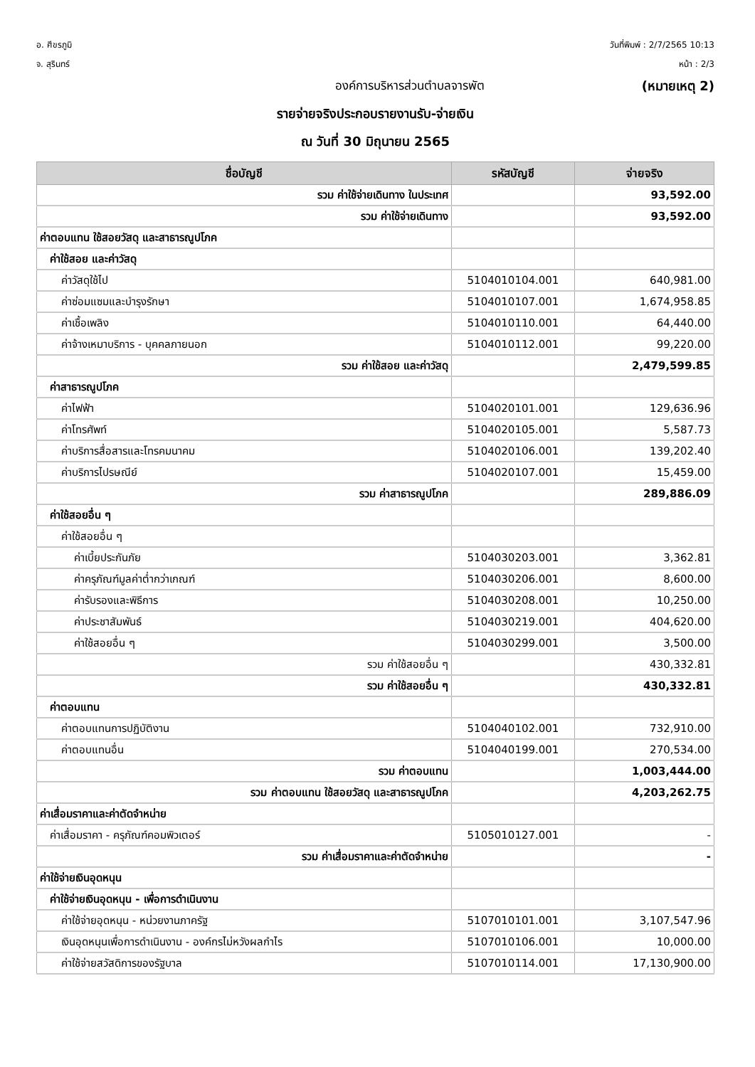อ. ศีขรภูมิ
จ. สุรินทร์
วันที่พิมพ์ : 2/7/2565 10:13
หน้า : 2/3
องค์การบริหารส่วนตำบลจารพัต (หมายเหตุ 2)
รายจ่ายจริงประกอบรายงานรับ-จ่ายเงิน
ณ วันที่ 30 มิถุนายน 2565
| ชื่อบัญชี | รหัสบัญชี | จ่ายจริง |
| --- | --- | --- |
| รวม ค่าใช้จ่ายเดินทาง ในประเทศ | | 93,592.00 |
| รวม ค่าใช้จ่ายเดินทาง | | 93,592.00 |
| ค่าตอบแทน ใช้สอยวัสดุ และสาธารณูปโภค | | |
| ค่าใช้สอย และค่าวัสดุ | | |
| ค่าวัสดุใช้ไป | 5104010104.001 | 640,981.00 |
| ค่าซ่อมแซมและบำรุงรักษา | 5104010107.001 | 1,674,958.85 |
| ค่าเชื้อเพลิง | 5104010110.001 | 64,440.00 |
| ค่าจ้างเหมาบริการ - บุคคลภายนอก | 5104010112.001 | 99,220.00 |
| รวม ค่าใช้สอย และค่าวัสดุ | | 2,479,599.85 |
| ค่าสาธารณูปโภค | | |
| ค่าไฟฟ้า | 5104020101.001 | 129,636.96 |
| ค่าโทรศัพท์ | 5104020105.001 | 5,587.73 |
| ค่าบริการสื่อสารและโทรคมนาคม | 5104020106.001 | 139,202.40 |
| ค่าบริการไปรษณีย์ | 5104020107.001 | 15,459.00 |
| รวม ค่าสาธารณูปโภค | | 289,886.09 |
| ค่าใช้สอยอื่น ๆ | | |
| ค่าใช้สอยอื่น ๆ | | |
| ค่าเบี้ยประกันภัย | 5104030203.001 | 3,362.81 |
| ค่าครุภัณฑ์มูลค่าต่ำกว่าเกณฑ์ | 5104030206.001 | 8,600.00 |
| ค่ารับรองและพิธีการ | 5104030208.001 | 10,250.00 |
| ค่าประชาสัมพันธ์ | 5104030219.001 | 404,620.00 |
| ค่าใช้สอยอื่น ๆ | 5104030299.001 | 3,500.00 |
| รวม ค่าใช้สอยอื่น ๆ | | 430,332.81 |
| รวม ค่าใช้สอยอื่น ๆ | | 430,332.81 |
| ค่าตอบแทน | | |
| ค่าตอบแทนการปฏิบัติงาน | 5104040102.001 | 732,910.00 |
| ค่าตอบแทนอื่น | 5104040199.001 | 270,534.00 |
| รวม ค่าตอบแทน | | 1,003,444.00 |
| รวม ค่าตอบแทน ใช้สอยวัสดุ และสาธารณูปโภค | | 4,203,262.75 |
| ค่าเสื่อมราคาและค่าตัดจำหน่าย | | |
| ค่าเสื่อมราคา - ครุภัณฑ์คอมพิวเตอร์ | 5105010127.001 | - |
| รวม ค่าเสื่อมราคาและค่าตัดจำหน่าย | | - |
| ค่าใช้จ่ายเงินอุดหนุน | | |
| ค่าใช้จ่ายเงินอุดหนุน - เพื่อการดำเนินงาน | | |
| ค่าใช้จ่ายอุดหนุน - หน่วยงานภาครัฐ | 5107010101.001 | 3,107,547.96 |
| เงินอุดหนุนเพื่อการดำเนินงาน - องค์กรไม่หวังผลกำไร | 5107010106.001 | 10,000.00 |
| ค่าใช้จ่ายสวัสดิการของรัฐบาล | 5107010114.001 | 17,130,900.00 |